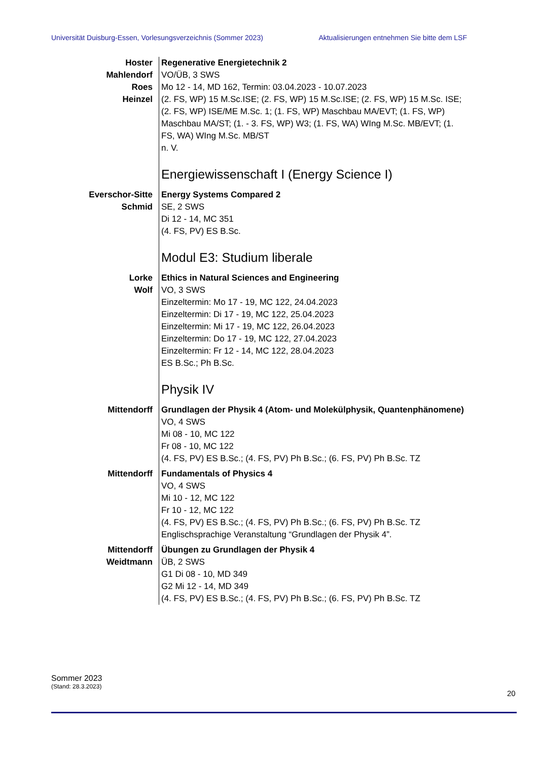Universität Duisburg-Essen, Vorlesungsverzeichnis (Sommer 2023) Aktualisierungen entnehmen Sie bitte dem LSF
| Hoster Mahlendorf Roes Heinzel | Regenerative Energietechnik 2 VO/ÜB, 3 SWS Mo 12 - 14, MD 162, Termin: 03.04.2023 - 10.07.2023 (2. FS, WP) 15 M.Sc.ISE; (2. FS, WP) 15 M.Sc.ISE; (2. FS, WP) 15 M.Sc. ISE; (2. FS, WP) ISE/ME M.Sc. 1; (1. FS, WP) Maschbau MA/EVT; (1. FS, WP) Maschbau MA/ST; (1. - 3. FS, WP) W3; (1. FS, WA) WIng M.Sc. MB/EVT; (1. FS, WA) WIng M.Sc. MB/ST n. V. |
| | Energiewissenschaft I (Energy Science I) |
| Everschor-Sitte Schmid | Energy Systems Compared 2 SE, 2 SWS Di 12 - 14, MC 351 (4. FS, PV) ES B.Sc. |
| | Modul E3: Studium liberale |
| Lorke Wolf | Ethics in Natural Sciences and Engineering VO, 3 SWS Einzeltermin: Mo 17 - 19, MC 122, 24.04.2023 Einzeltermin: Di 17 - 19, MC 122, 25.04.2023 Einzeltermin: Mi 17 - 19, MC 122, 26.04.2023 Einzeltermin: Do 17 - 19, MC 122, 27.04.2023 Einzeltermin: Fr 12 - 14, MC 122, 28.04.2023 ES B.Sc.; Ph B.Sc. |
| | Physik IV |
| Mittendorff | Grundlagen der Physik 4 (Atom- und Molekülphysik, Quantenphänomene) VO, 4 SWS Mi 08 - 10, MC 122 Fr 08 - 10, MC 122 (4. FS, PV) ES B.Sc.; (4. FS, PV) Ph B.Sc.; (6. FS, PV) Ph B.Sc. TZ |
| Mittendorff | Fundamentals of Physics 4 VO, 4 SWS Mi 10 - 12, MC 122 Fr 10 - 12, MC 122 (4. FS, PV) ES B.Sc.; (4. FS, PV) Ph B.Sc.; (6. FS, PV) Ph B.Sc. TZ Englischsprachige Veranstaltung “Grundlagen der Physik 4”. |
| Mittendorff Weidtmann | Übungen zu Grundlagen der Physik 4 ÜB, 2 SWS G1 Di 08 - 10, MD 349 G2 Mi 12 - 14, MD 349 (4. FS, PV) ES B.Sc.; (4. FS, PV) Ph B.Sc.; (6. FS, PV) Ph B.Sc. TZ |
Sommer 2023
(Stand: 28.3.2023)
20